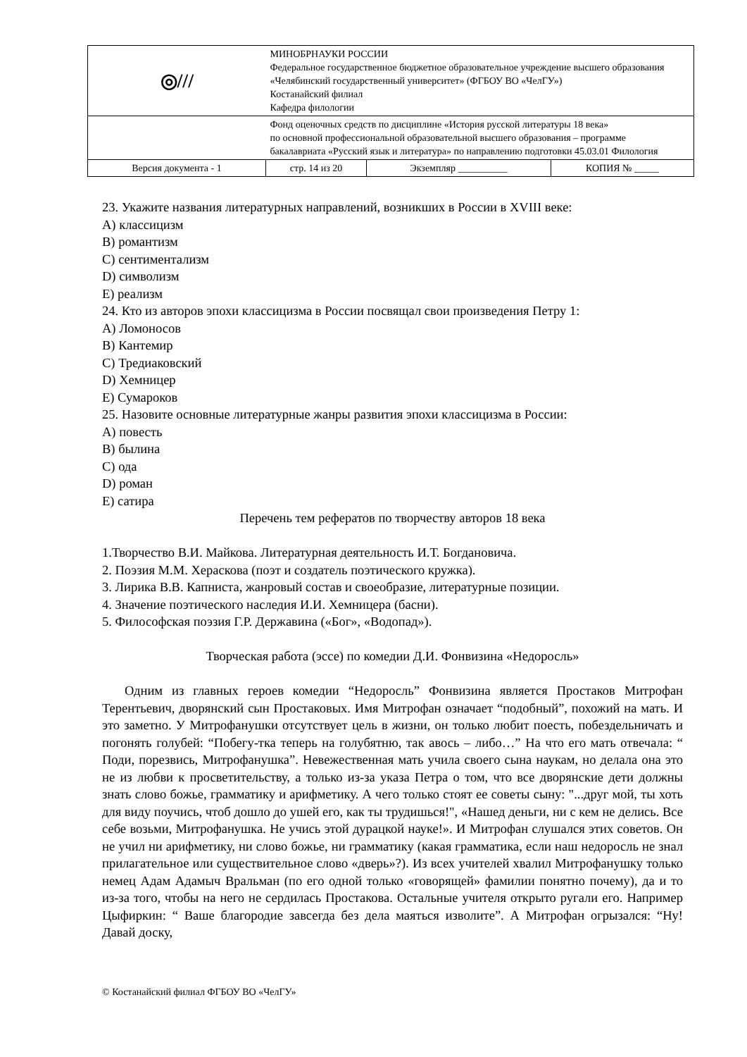| ◎/// | МИНОБРНАУКИ РОССИИ Федеральное государственное бюджетное образовательное учреждение высшего образования «Челябинский государственный университет» (ФГБОУ ВО «ЧелГУ») Костанайский филиал Кафедра филологии | | |
| | Фонд оценочных средств по дисциплине «История русской литературы 18 века» по основной профессиональной образовательной высшего образования – программе бакалавриата «Русский язык и литература» по направлению подготовки 45.03.01 Филология | | |
| Версия документа - 1 | стр. 14 из 20 | Экземпляр __________ | КОПИЯ № _____ |
23. Укажите названия литературных направлений, возникших в России в XVIII веке:
A) классицизм
B) романтизм
C) сентиментализм
D) символизм
E) реализм
24. Кто из авторов эпохи классицизма в России посвящал свои произведения Петру 1:
A) Ломоносов
B) Кантемир
C) Тредиаковский
D) Хемницер
E) Сумароков
25. Назовите основные литературные жанры развития эпохи классицизма в России:
A) повесть
B) былина
C) ода
D) роман
E) сатира
Перечень тем рефератов по творчеству авторов 18 века
1.Творчество В.И. Майкова. Литературная деятельность И.Т. Богдановича.
2. Поэзия М.М. Хераскова (поэт и создатель поэтического кружка).
3. Лирика В.В. Капниста, жанровый состав и своеобразие, литературные позиции.
4. Значение поэтического наследия И.И. Хемницера (басни).
5. Философская поэзия Г.Р. Державина («Бог», «Водопад»).
Творческая работа (эссе) по комедии Д.И. Фонвизина «Недоросль»
Одним из главных героев комедии “Недоросль” Фонвизина является Простаков Митрофан Терентьевич, дворянский сын Простаковых. Имя Митрофан означает “подобный”, похожий на мать. И это заметно. У Митрофанушки отсутствует цель в жизни, он только любит поесть, побездельничать и погонять голубей: “Побегу-тка теперь на голубятню, так авось – либо…” На что его мать отвечала: “ Поди, порезвись, Митрофанушка”. Невежественная мать учила своего сына наукам, но делала она это не из любви к просветительству, а только из-за указа Петра о том, что все дворянские дети должны знать слово божье, грамматику и арифметику. А чего только стоят ее советы сыну: "...друг мой, ты хоть для виду поучись, чтоб дошло до ушей его, как ты трудишься!", «Нашед деньги, ни с кем не делись. Все себе возьми, Митрофанушка. Не учись этой дурацкой науке!». И Митрофан слушался этих советов. Он не учил ни арифметику, ни слово божье, ни грамматику (какая грамматика, если наш недоросль не знал прилагательное или существительное слово «дверь»?). Из всех учителей хвалил Митрофанушку только немец Адам Адамыч Вральман (по его одной только «говорящей» фамилии понятно почему), да и то из-за того, чтобы на него не сердилась Простакова. Остальные учителя открыто ругали его. Например Цыфиркин: “ Ваше благородие завсегда без дела маяться изволите”. А Митрофан огрызался: “Ну! Давай доску,
© Костанайский филиал ФГБОУ ВО «ЧелГУ»